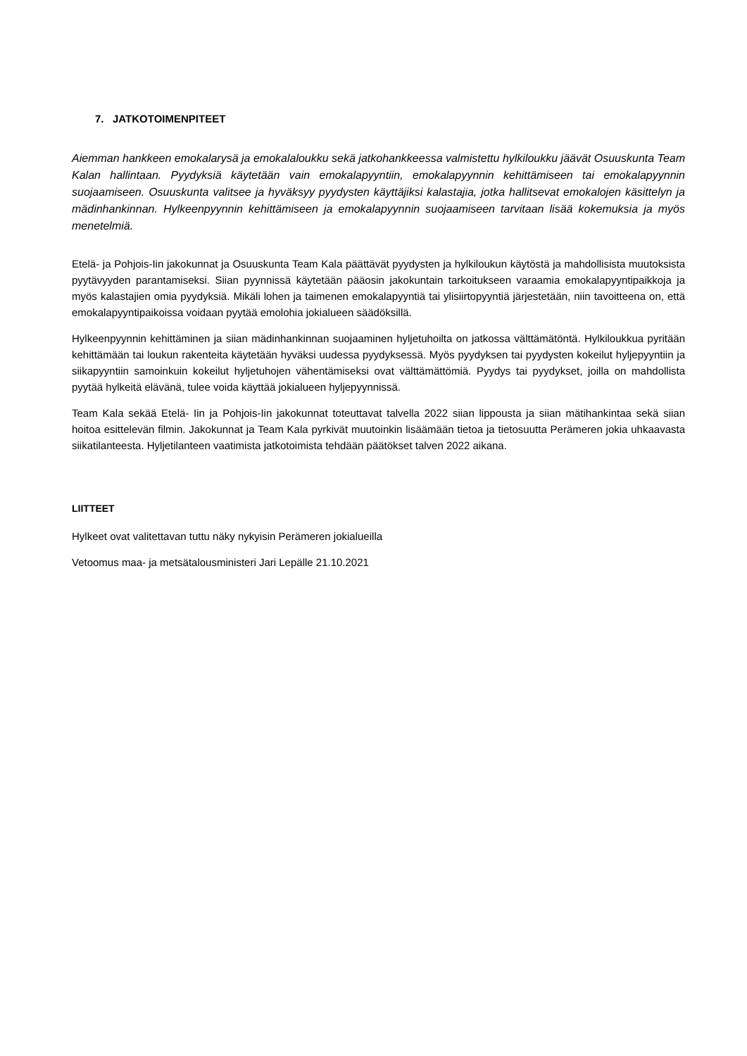7. JATKOTOIMENPITEET
Aiemman hankkeen emokalarysä ja emokalaloukku sekä jatkohankkeessa valmistettu hylkiloukku jäävät Osuuskunta Team Kalan hallintaan. Pyydyksiä käytetään vain emokalapyyntiin, emokalapyynnin kehittämiseen tai emokalapyynnin suojaamiseen. Osuuskunta valitsee ja hyväksyy pyydysten käyttäjiksi kalastajia, jotka hallitsevat emokalojen käsittelyn ja mädinhankinnan. Hylkeenpyynnin kehittämiseen ja emokalapyynnin suojaamiseen tarvitaan lisää kokemuksia ja myös menetelmiä.
Etelä- ja Pohjois-Iin jakokunnat ja Osuuskunta Team Kala päättävät pyydysten ja hylkiloukun käytöstä ja mahdollisista muutoksista pyytävyyden parantamiseksi. Siian pyynnissä käytetään pääosin jakokuntain tarkoitukseen varaamia emokalapyyntipaikkoja ja myös kalastajien omia pyydyksiä. Mikäli lohen ja taimenen emokalapyyntiä tai ylisiirtopyyntiä järjestetään, niin tavoitteena on, että emokalapyyntipaikoissa voidaan pyytää emolohia jokialueen säädöksillä.
Hylkeenpyynnin kehittäminen ja siian mädinhankinnan suojaaminen hyljetuhoilta on jatkossa välttämätöntä. Hylkiloukkua pyritään kehittämään tai loukun rakenteita käytetään hyväksi uudessa pyydyksessä. Myös pyydyksen tai pyydysten kokeilut hyljepyyntiin ja siikapyyntiin samoinkuin kokeilut hyljetuhojen vähentämiseksi ovat välttämättömiä. Pyydys tai pyydykset, joilla on mahdollista pyytää hylkeitä elävänä, tulee voida käyttää jokialueen hyljepyynnissä.
Team Kala sekää Etelä- Iin ja Pohjois-Iin jakokunnat toteuttavat talvella 2022 siian lippousta ja siian mätihankintaa sekä siian hoitoa esittelevän filmin. Jakokunnat ja Team Kala pyrkivät muutoinkin lisäämään tietoa ja tietosuutta Perämeren jokia uhkaavasta siikatilanteesta. Hyljetilanteen vaatimista jatkotoimista tehdään päätökset talven 2022 aikana.
LIITTEET
Hylkeet ovat valitettavan tuttu näky nykyisin Perämeren jokialueilla
Vetoomus maa- ja metsätalousministeri Jari Lepälle 21.10.2021